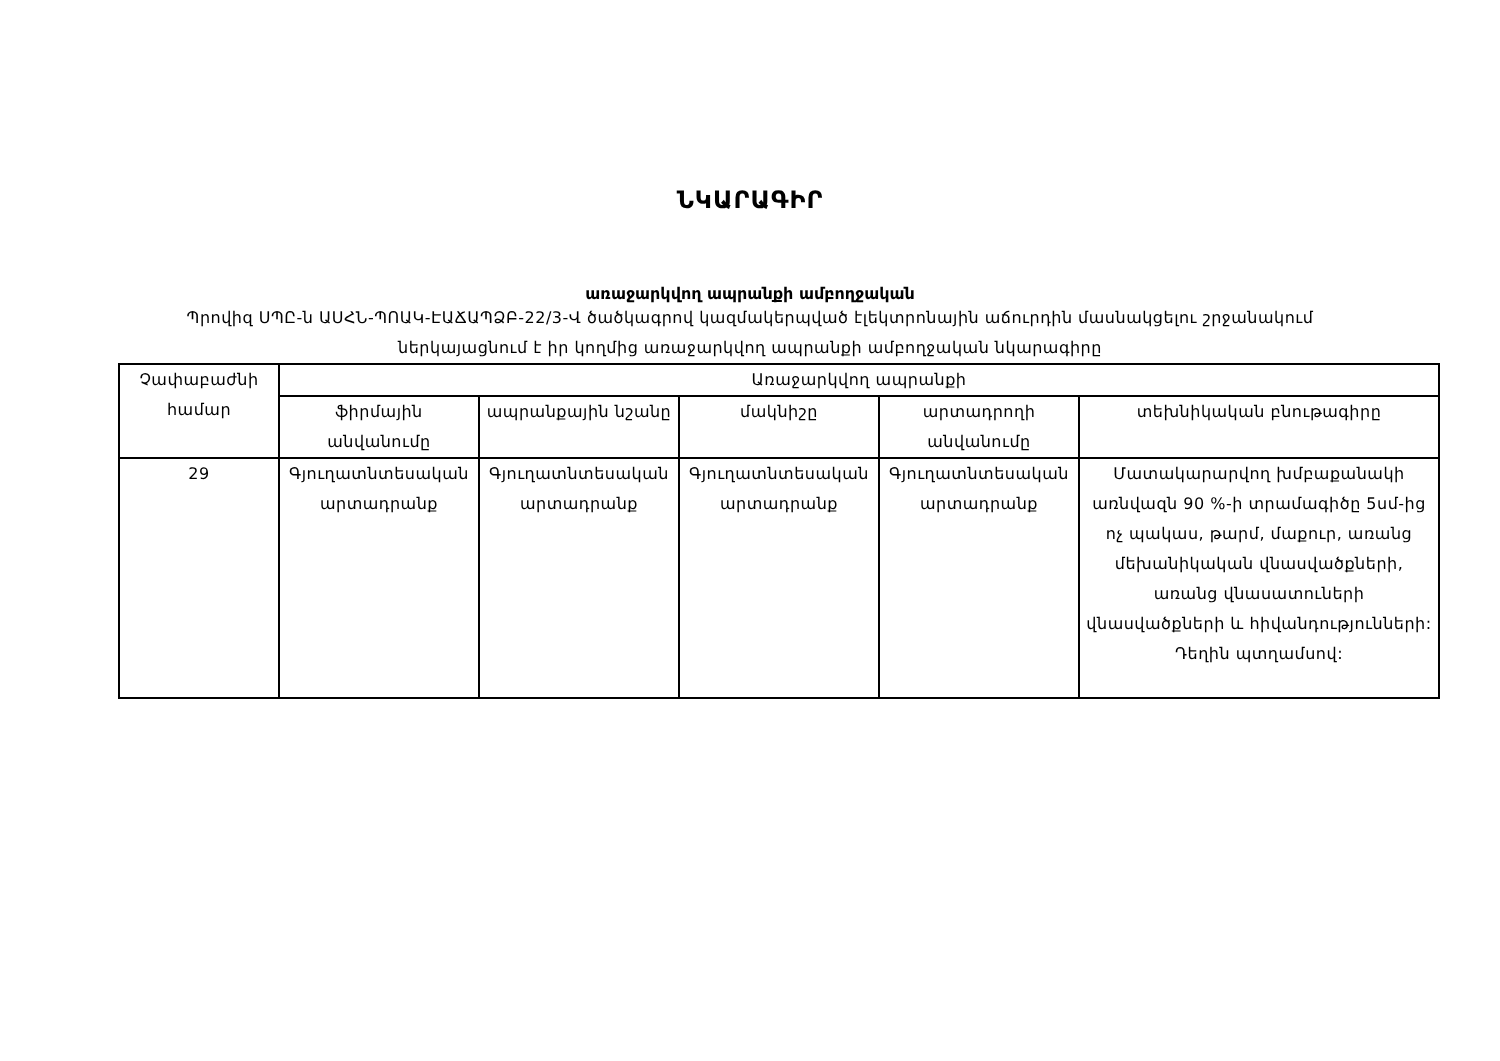ՆԿԱՐԱԳԻՐ
առաջարկվող ապրանքի ամբողջական
Պրովիզ ՍՊԸ-ն ԱՍՀՆ-ՊՈԱԿ-ԷԱՃԱՊՁԲ-22/3-Վ ծածկագրով կազմակերպված էլեկտրոնային աճուրդին մասնակցելու շրջանակում ներկայացնում է իր կողմից առաջարկվող ապրանքի ամբողջական նկարագիրը
| Չափաբաժնի համար | Առաջարկվող ապրանքի | | | | |
| --- | --- | --- | --- | --- | --- |
| | ֆիրմային անվանումը | ապրանքային նշանը | մակնիշը | արտադրողի անվանումը | տեխնիկական բնութագիրը |
| 29 | Գյուղատնտեսական արտադրանք | Գյուղատնտեսական արտադրանք | Գյուղատնտեսական արտադրանք | Գյուղատնտեսական արտադրանք | Մատակարարվող խմբաքանակի առնվազն 90 %-ի տրամագիծը 5սմ-ից ոչ պակաս, թարմ, մաքուր, առանց մեխանիկական վնասվածքների, առանց վնասատուների վնասվածքների և հիվանդությունների: Դեղին պտղամսով: |